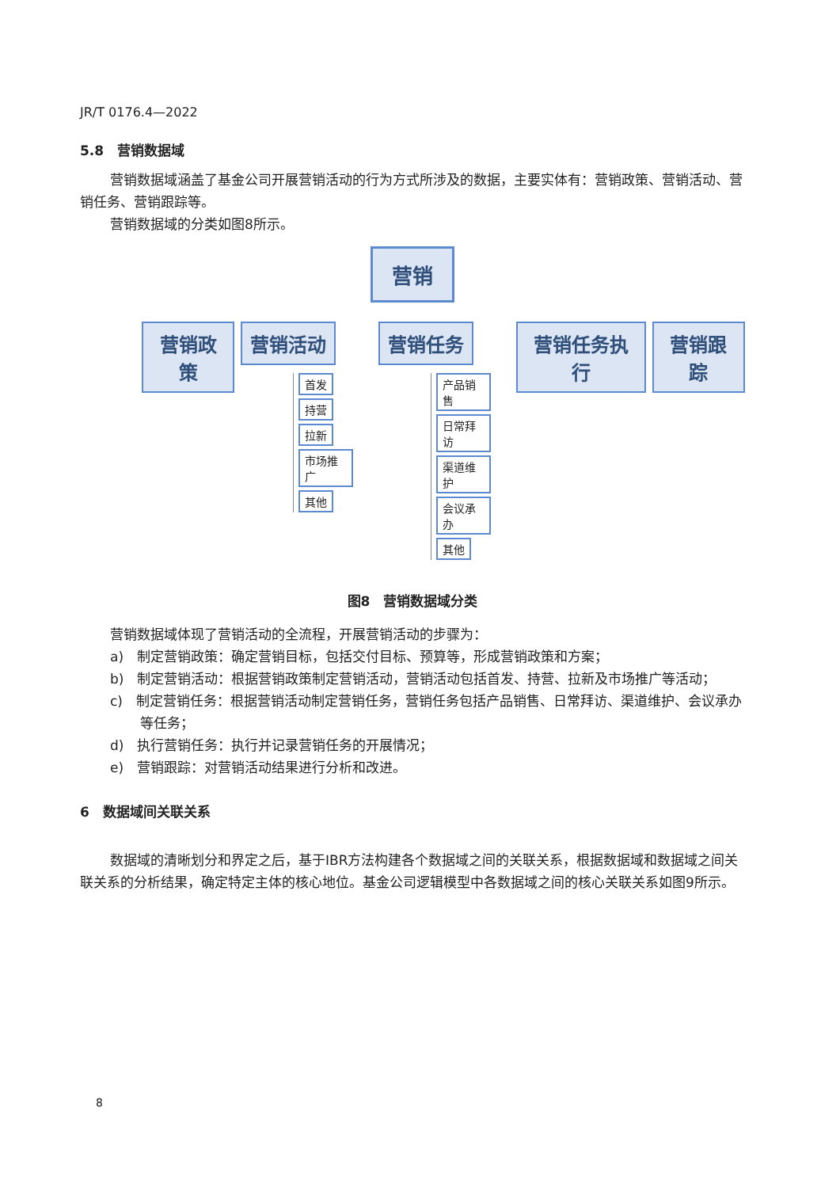JR/T 0176.4—2022
5.8　营销数据域
营销数据域涵盖了基金公司开展营销活动的行为方式所涉及的数据，主要实体有：营销政策、营销活动、营销任务、营销跟踪等。
营销数据域的分类如图8所示。
营销
营销政策 营销活动
首发
持营
拉新
市场推广
其他
营销任务
产品销售
日常拜访
渠道维护
会议承办
其他
营销任务执行 营销跟踪
图8　营销数据域分类
营销数据域体现了营销活动的全流程，开展营销活动的步骤为：
a)　制定营销政策：确定营销目标，包括交付目标、预算等，形成营销政策和方案；
b)　制定营销活动：根据营销政策制定营销活动，营销活动包括首发、持营、拉新及市场推广等活动；
c)　制定营销任务：根据营销活动制定营销任务，营销任务包括产品销售、日常拜访、渠道维护、会议承办等任务；
d)　执行营销任务：执行并记录营销任务的开展情况；
e)　营销跟踪：对营销活动结果进行分析和改进。
6　数据域间关联关系
数据域的清晰划分和界定之后，基于IBR方法构建各个数据域之间的关联关系，根据数据域和数据域之间关联关系的分析结果，确定特定主体的核心地位。基金公司逻辑模型中各数据域之间的核心关联关系如图9所示。
8